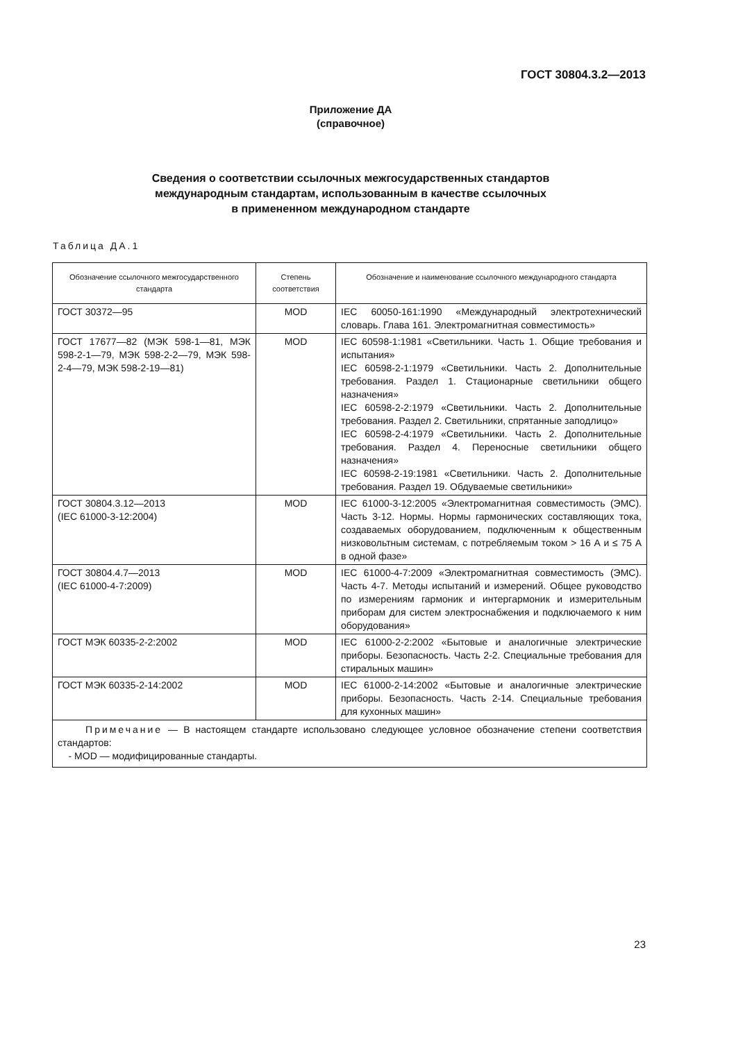ГОСТ 30804.3.2—2013
Приложение ДА
(справочное)
Сведения о соответствии ссылочных межгосударственных стандартов
международным стандартам, использованным в качестве ссылочных
в примененном международном стандарте
Таблица ДА.1
| Обозначение ссылочного межгосударственного стандарта | Степень соответствия | Обозначение и наименование ссылочного международного стандарта |
| --- | --- | --- |
| ГОСТ 30372—95 | MOD | IEC 60050-161:1990 «Международный электротехнический словарь. Глава 161. Электромагнитная совместимость» |
| ГОСТ 17677—82 (МЭК 598-1—81, МЭК 598-2-1—79, МЭК 598-2-2—79, МЭК 598-2-4—79, МЭК 598-2-19—81) | MOD | IEC 60598-1:1981 «Светильники. Часть 1. Общие требования и испытания» IEC 60598-2-1:1979 «Светильники. Часть 2. Дополнительные требования. Раздел 1. Стационарные светильники общего назначения» IEC 60598-2-2:1979 «Светильники. Часть 2. Дополнительные требования. Раздел 2. Светильники, спрятанные заподлицо» IEC 60598-2-4:1979 «Светильники. Часть 2. Дополнительные требования. Раздел 4. Переносные светильники общего назначения» IEC 60598-2-19:1981 «Светильники. Часть 2. Дополнительные требования. Раздел 19. Обдуваемые светильники» |
| ГОСТ 30804.3.12—2013 (IEC 61000-3-12:2004) | MOD | IEC 61000-3-12:2005 «Электромагнитная совместимость (ЭМС). Часть 3-12. Нормы. Нормы гармонических составляющих тока, создаваемых оборудованием, подключенным к общественным низковольтным системам, с потребляемым током > 16 А и ≤ 75 А в одной фазе» |
| ГОСТ 30804.4.7—2013 (IEC 61000-4-7:2009) | MOD | IEC 61000-4-7:2009 «Электромагнитная совместимость (ЭМС). Часть 4-7. Методы испытаний и измерений. Общее руководство по измерениям гармоник и интергармоник и измерительным приборам для систем электроснабжения и подключаемого к ним оборудования» |
| ГОСТ МЭК 60335-2-2:2002 | MOD | IEC 61000-2-2:2002 «Бытовые и аналогичные электрические приборы. Безопасность. Часть 2-2. Специальные требования для стиральных машин» |
| ГОСТ МЭК 60335-2-14:2002 | MOD | IEC 61000-2-14:2002 «Бытовые и аналогичные электрические приборы. Безопасность. Часть 2-14. Специальные требования для кухонных машин» |
| Примечание — В настоящем стандарте использовано следующее условное обозначение степени соответствия стандартов: - MOD — модифицированные стандарты. | | |
23